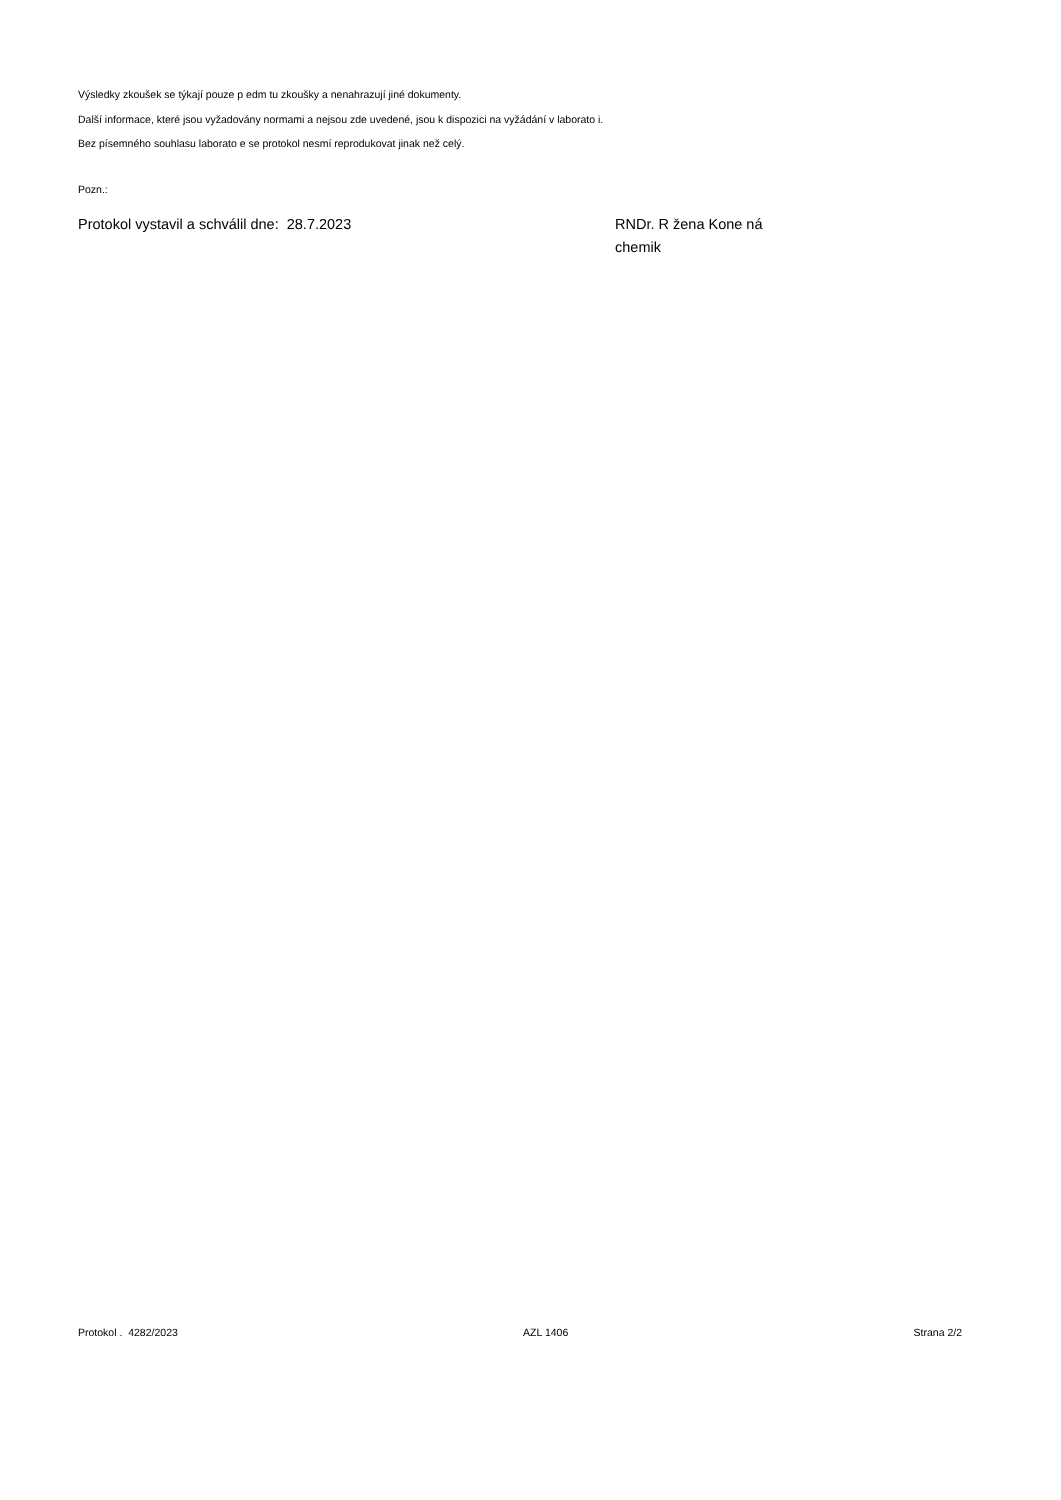Výsledky zkoušek se týkají pouze p edm tu zkoušky a nenahrazují jiné dokumenty.
Další informace, které jsou vyžadovány normami a nejsou zde uvedené, jsou k dispozici na vyžádání v laborato i.
Bez písemného souhlasu laborato e se protokol nesmí reprodukovat jinak než celý.
Pozn.:
Protokol vystavil a schválil dne: 28.7.2023 RNDr. R žena Kone ná
chemik
Protokol . 4282/2023 AZL 1406 Strana 2/2